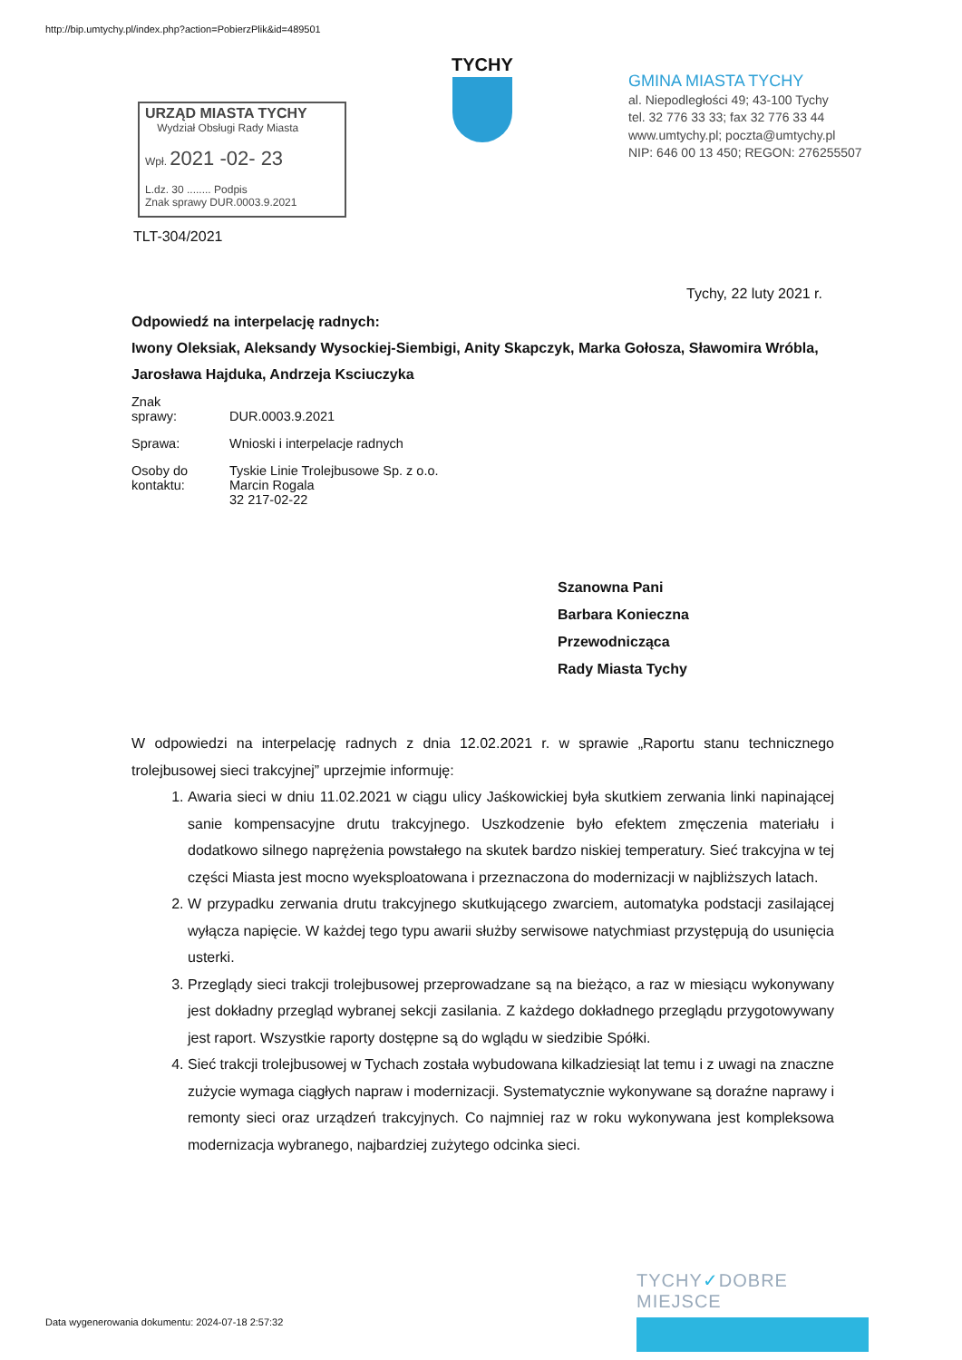http://bip.umtychy.pl/index.php?action=PobierzPlik&id=489501
TYCHY
GMINA MIASTA TYCHY
al. Niepodległości 49; 43-100 Tychy
tel. 32 776 33 33; fax 32 776 33 44
www.umtychy.pl; poczta@umtychy.pl
NIP: 646 00 13 450; REGON: 276255507
URZĄD MIASTA TYCHY
Wydział Obsługi Rady Miasta
Wpł. 2021 -02- 23
L.dz. 30 ........ Podpis
Znak sprawy DUR.0003.9.2021
TLT-304/2021
Tychy, 22 luty 2021 r.
Odpowiedź na interpelację radnych:
Iwony Oleksiak, Aleksandy Wysockiej-Siembigi, Anity Skapczyk, Marka Gołosza, Sławomira Wróbla, Jarosława Hajduka, Andrzeja Ksciuczyka
| Znak sprawy: | DUR.0003.9.2021 |
| Sprawa: | Wnioski i interpelacje radnych |
| Osoby do kontaktu: | Tyskie Linie Trolejbusowe Sp. z o.o. Marcin Rogala 32 217-02-22 |
Szanowna Pani
Barbara Konieczna
Przewodnicząca
Rady Miasta Tychy
W odpowiedzi na interpelację radnych z dnia 12.02.2021 r. w sprawie „Raportu stanu technicznego trolejbusowej sieci trakcyjnej” uprzejmie informuję:
1. Awaria sieci w dniu 11.02.2021 w ciągu ulicy Jaśkowickiej była skutkiem zerwania linki napinającej sanie kompensacyjne drutu trakcyjnego. Uszkodzenie było efektem zmęczenia materiału i dodatkowo silnego naprężenia powstałego na skutek bardzo niskiej temperatury. Sieć trakcyjna w tej części Miasta jest mocno wyeksploatowana i przeznaczona do modernizacji w najbliższych latach.
2. W przypadku zerwania drutu trakcyjnego skutkującego zwarciem, automatyka podstacji zasilającej wyłącza napięcie. W każdej tego typu awarii służby serwisowe natychmiast przystępują do usunięcia usterki.
3. Przeglądy sieci trakcji trolejbusowej przeprowadzane są na bieżąco, a raz w miesiącu wykonywany jest dokładny przegląd wybranej sekcji zasilania. Z każdego dokładnego przeglądu przygotowywany jest raport. Wszystkie raporty dostępne są do wglądu w siedzibie Spółki.
4. Sieć trakcji trolejbusowej w Tychach została wybudowana kilkadziesiąt lat temu i z uwagi na znaczne zużycie wymaga ciągłych napraw i modernizacji. Systematycznie wykonywane są doraźne naprawy i remonty sieci oraz urządzeń trakcyjnych. Co najmniej raz w roku wykonywana jest kompleksowa modernizacja wybranego, najbardziej zużytego odcinka sieci.
TYCHY✓DOBRE MIEJSCE
Data wygenerowania dokumentu: 2024-07-18 2:57:32